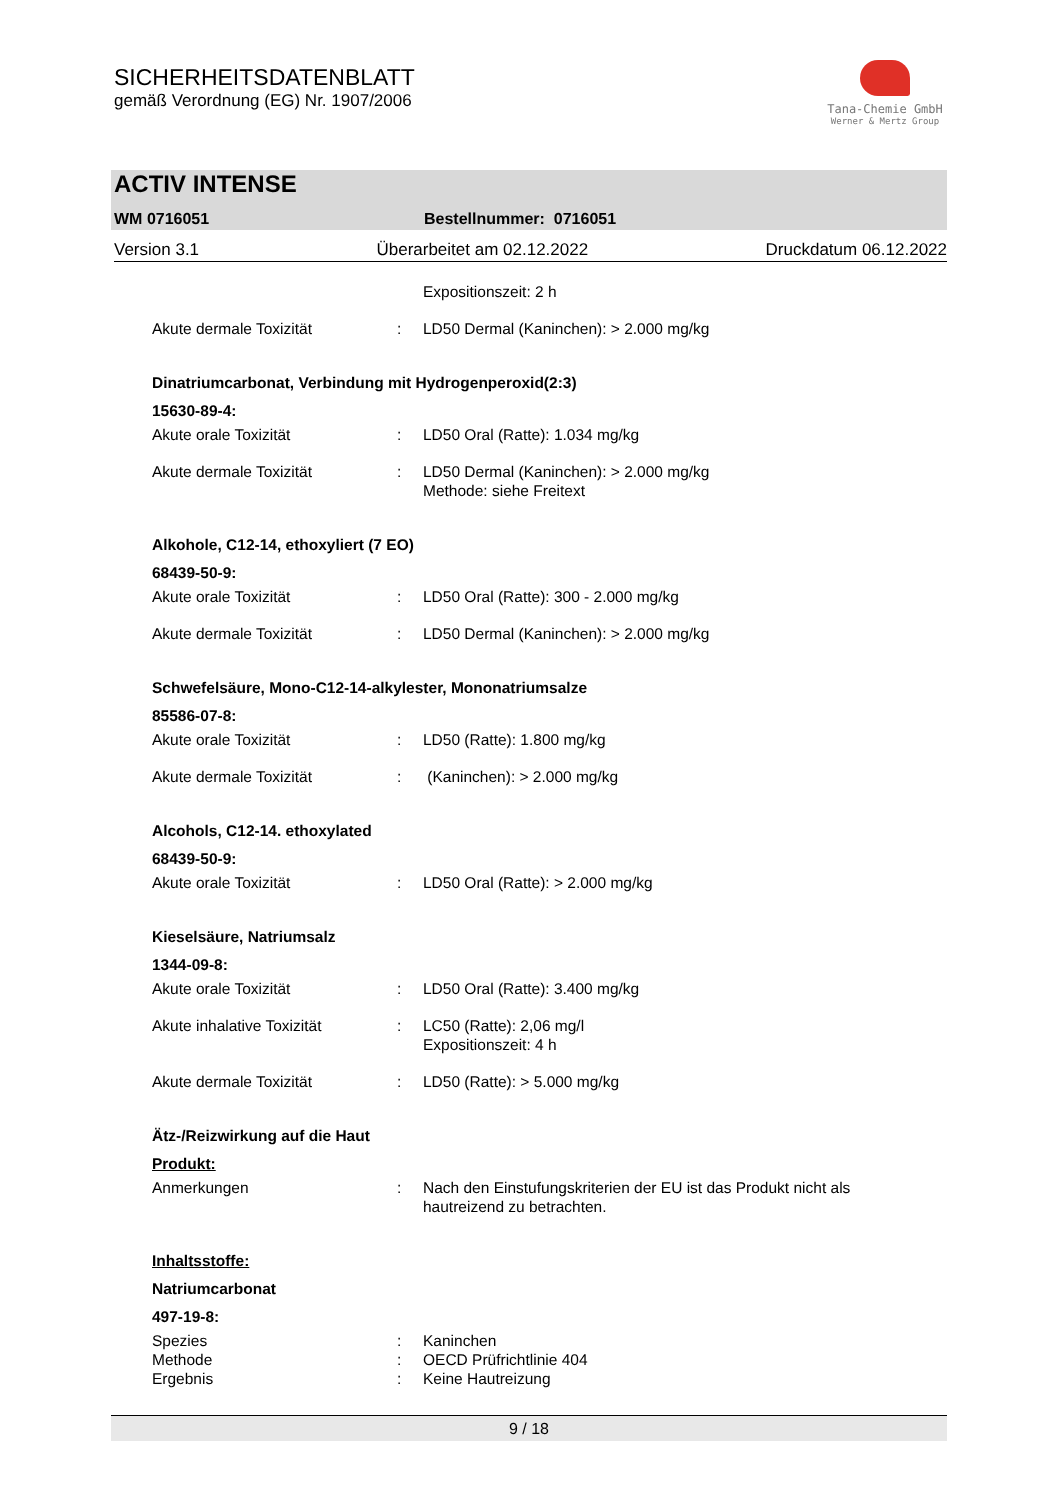SICHERHEITSDATENBLATT
gemäß Verordnung (EG) Nr. 1907/2006
Tana-Chemie GmbH
Werner & Mertz Group
ACTIV INTENSE
WM 0716051 Bestellnummer: 0716051
Version 3.1 Überarbeitet am 02.12.2022 Druckdatum 06.12.2022
Expositionszeit: 2 h
Akute dermale Toxizität: LD50 Dermal (Kaninchen): > 2.000 mg/kg
Dinatriumcarbonat, Verbindung mit Hydrogenperoxid(2:3)
15630-89-4:
Akute orale Toxizität: LD50 Oral (Ratte): 1.034 mg/kg
Akute dermale Toxizität: LD50 Dermal (Kaninchen): > 2.000 mg/kg
Methode: siehe Freitext
Alkohole, C12-14, ethoxyliert (7 EO)
68439-50-9:
Akute orale Toxizität: LD50 Oral (Ratte): 300 - 2.000 mg/kg
Akute dermale Toxizität: LD50 Dermal (Kaninchen): > 2.000 mg/kg
Schwefelsäure, Mono-C12-14-alkylester, Mononatriumsalze
85586-07-8:
Akute orale Toxizität: LD50 (Ratte): 1.800 mg/kg
Akute dermale Toxizität: (Kaninchen): > 2.000 mg/kg
Alcohols, C12-14. ethoxylated
68439-50-9:
Akute orale Toxizität: LD50 Oral (Ratte): > 2.000 mg/kg
Kieselsäure, Natriumsalz
1344-09-8:
Akute orale Toxizität: LD50 Oral (Ratte): 3.400 mg/kg
Akute inhalative Toxizität: LC50 (Ratte): 2,06 mg/l
Expositionszeit: 4 h
Akute dermale Toxizität: LD50 (Ratte): > 5.000 mg/kg
Ätz-/Reizwirkung auf die Haut
Produkt:
Anmerkungen: Nach den Einstufungskriterien der EU ist das Produkt nicht als hautreizend zu betrachten.
Inhaltsstoffe:
Natriumcarbonat
497-19-8:
Spezies: Kaninchen
Methode: OECD Prüfrichtlinie 404
Ergebnis: Keine Hautreizung
9 / 18